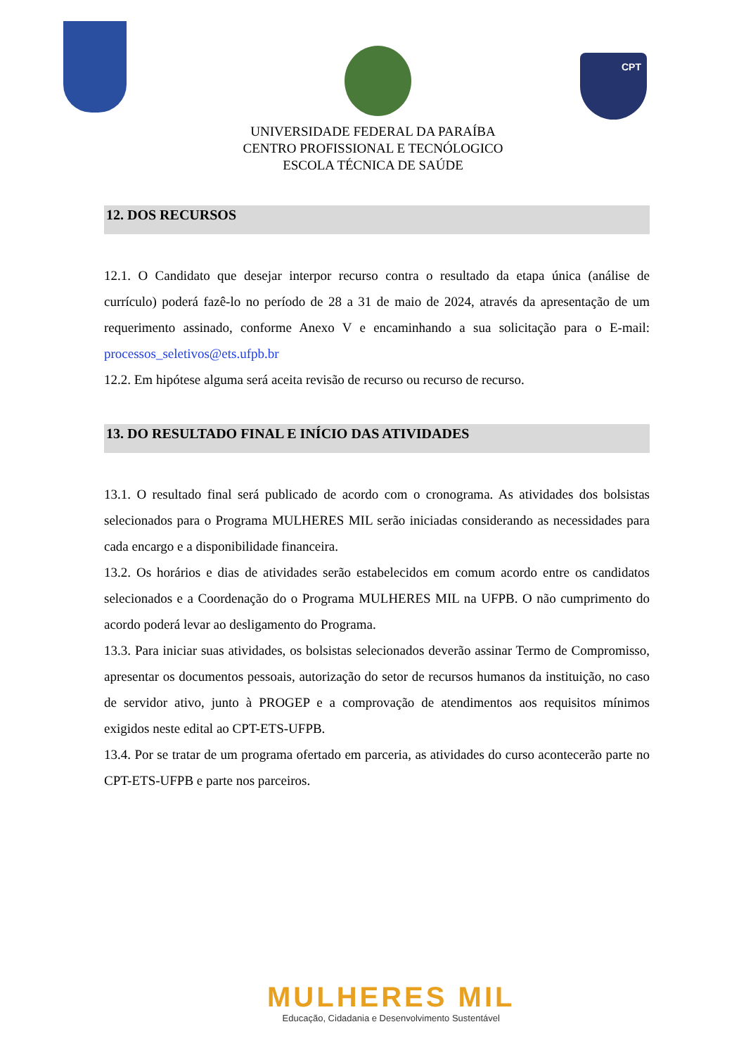CPT
UNIVERSIDADE FEDERAL DA PARAÍBA
CENTRO PROFISSIONAL E TECNÓLOGICO
ESCOLA TÉCNICA DE SAÚDE
12. DOS RECURSOS
12.1. O Candidato que desejar interpor recurso contra o resultado da etapa única (análise de currículo) poderá fazê-lo no período de 28 a 31 de maio de 2024, através da apresentação de um requerimento assinado, conforme Anexo V e encaminhando a sua solicitação para o E-mail: processos_seletivos@ets.ufpb.br
12.2. Em hipótese alguma será aceita revisão de recurso ou recurso de recurso.
13. DO RESULTADO FINAL E INÍCIO DAS ATIVIDADES
13.1. O resultado final será publicado de acordo com o cronograma. As atividades dos bolsistas selecionados para o Programa MULHERES MIL serão iniciadas considerando as necessidades para cada encargo e a disponibilidade financeira.
13.2. Os horários e dias de atividades serão estabelecidos em comum acordo entre os candidatos selecionados e a Coordenação do o Programa MULHERES MIL na UFPB. O não cumprimento do acordo poderá levar ao desligamento do Programa.
13.3. Para iniciar suas atividades, os bolsistas selecionados deverão assinar Termo de Compromisso, apresentar os documentos pessoais, autorização do setor de recursos humanos da instituição, no caso de servidor ativo, junto à PROGEP e a comprovação de atendimentos aos requisitos mínimos exigidos neste edital ao CPT-ETS-UFPB.
13.4. Por se tratar de um programa ofertado em parceria, as atividades do curso acontecerão parte no CPT-ETS-UFPB e parte nos parceiros.
MULHERES MIL
Educação, Cidadania e Desenvolvimento Sustentável